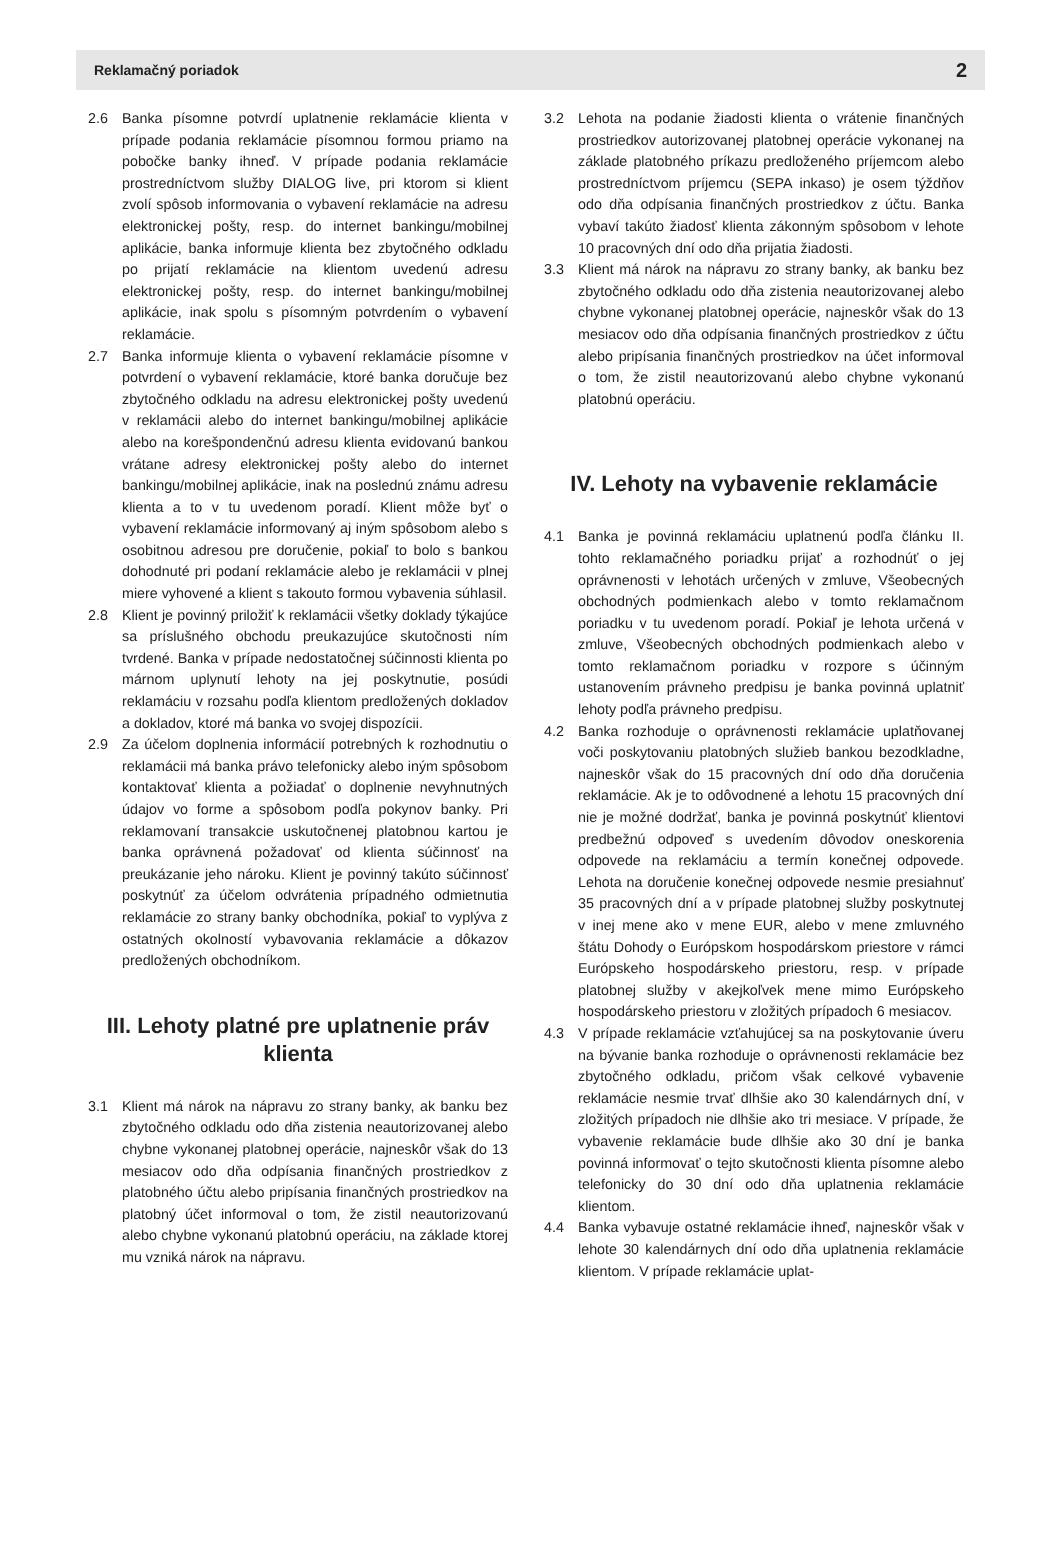Reklamačný poriadok 2
2.6 Banka písomne potvrdí uplatnenie reklamácie klienta v prípade podania reklamácie písomnou formou priamo na pobočke banky ihneď. V prípade podania reklamácie prostredníctvom služby DIALOG live, pri ktorom si klient zvolí spôsob informovania o vybavení reklamácie na adresu elektronickej pošty, resp. do internet bankingu/mobilnej aplikácie, banka informuje klienta bez zbytočného odkladu po prijatí reklamácie na klientom uvedenú adresu elektronickej pošty, resp. do internet bankingu/mobilnej aplikácie, inak spolu s písomným potvrdením o vybavení reklamácie.
2.7 Banka informuje klienta o vybavení reklamácie písomne v potvrdení o vybavení reklamácie, ktoré banka doručuje bez zbytočného odkladu na adresu elektronickej pošty uvedenú v reklamácii alebo do internet bankingu/mobilnej aplikácie alebo na korešpondenčnú adresu klienta evidovanú bankou vrátane adresy elektronickej pošty alebo do internet bankingu/mobilnej aplikácie, inak na poslednú známu adresu klienta a to v tu uvedenom poradí. Klient môže byť o vybavení reklamácie informovaný aj iným spôsobom alebo s osobitnou adresou pre doručenie, pokiaľ to bolo s bankou dohodnuté pri podaní reklamácie alebo je reklamácii v plnej miere vyhovené a klient s takouto formou vybavenia súhlasil.
2.8 Klient je povinný priložiť k reklamácii všetky doklady týkajúce sa príslušného obchodu preukazujúce skutočnosti ním tvrdené. Banka v prípade nedostatočnej súčinnosti klienta po márnom uplynutí lehoty na jej poskytnutie, posúdi reklamáciu v rozsahu podľa klientom predložených dokladov a dokladov, ktoré má banka vo svojej dispozícii.
2.9 Za účelom doplnenia informácií potrebných k rozhodnutiu o reklamácii má banka právo telefonicky alebo iným spôsobom kontaktovať klienta a požiadať o doplnenie nevyhnutných údajov vo forme a spôsobom podľa pokynov banky. Pri reklamovaní transakcie uskutočnenej platobnou kartou je banka oprávnená požadovať od klienta súčinnosť na preukázanie jeho nároku. Klient je povinný takúto súčinnosť poskytnúť za účelom odvrátenia prípadného odmietnutia reklamácie zo strany banky obchodníka, pokiaľ to vyplýva z ostatných okolností vybavovania reklamácie a dôkazov predložených obchodníkom.
III. Lehoty platné pre uplatnenie práv klienta
3.1 Klient má nárok na nápravu zo strany banky, ak banku bez zbytočného odkladu odo dňa zistenia neautorizovanej alebo chybne vykonanej platobnej operácie, najneskôr však do 13 mesiacov odo dňa odpísania finančných prostriedkov z platobného účtu alebo pripísania finančných prostriedkov na platobný účet informoval o tom, že zistil neautorizovanú alebo chybne vykonanú platobnú operáciu, na základe ktorej mu vzniká nárok na nápravu.
3.2 Lehota na podanie žiadosti klienta o vrátenie finančných prostriedkov autorizovanej platobnej operácie vykonanej na základe platobného príkazu predloženého príjemcom alebo prostredníctvom príjemcu (SEPA inkaso) je osem týždňov odo dňa odpísania finančných prostriedkov z účtu. Banka vybaví takúto žiadosť klienta zákonným spôsobom v lehote 10 pracovných dní odo dňa prijatia žiadosti.
3.3 Klient má nárok na nápravu zo strany banky, ak banku bez zbytočného odkladu odo dňa zistenia neautorizovanej alebo chybne vykonanej platobnej operácie, najneskôr však do 13 mesiacov odo dňa odpísania finančných prostriedkov z účtu alebo pripísania finančných prostriedkov na účet informoval o tom, že zistil neautorizovanú alebo chybne vykonanú platobnú operáciu.
IV. Lehoty na vybavenie reklamácie
4.1 Banka je povinná reklamáciu uplatnenú podľa článku II. tohto reklamačného poriadku prijať a rozhodnúť o jej oprávnenosti v lehotách určených v zmluve, Všeobecných obchodných podmienkach alebo v tomto reklamačnom poriadku v tu uvedenom poradí. Pokiaľ je lehota určená v zmluve, Všeobecných obchodných podmienkach alebo v tomto reklamačnom poriadku v rozpore s účinným ustanovením právneho predpisu je banka povinná uplatniť lehoty podľa právneho predpisu.
4.2 Banka rozhoduje o oprávnenosti reklamácie uplatňovanej voči poskytovaniu platobných služieb bankou bezodkladne, najneskôr však do 15 pracovných dní odo dňa doručenia reklamácie. Ak je to odôvodnené a lehotu 15 pracovných dní nie je možné dodržať, banka je povinná poskytnúť klientovi predbežnú odpoveď s uvedením dôvodov oneskorenia odpovede na reklamáciu a termín konečnej odpovede. Lehota na doručenie konečnej odpovede nesmie presiahnuť 35 pracovných dní a v prípade platobnej služby poskytnutej v inej mene ako v mene EUR, alebo v mene zmluvného štátu Dohody o Európskom hospodárskom priestore v rámci Európskeho hospodárskeho priestoru, resp. v prípade platobnej služby v akejkoľvek mene mimo Európskeho hospodárskeho priestoru v zložitých prípadoch 6 mesiacov.
4.3 V prípade reklamácie vzťahujúcej sa na poskytovanie úveru na bývanie banka rozhoduje o oprávnenosti reklamácie bez zbytočného odkladu, pričom však celkové vybavenie reklamácie nesmie trvať dlhšie ako 30 kalendárnych dní, v zložitých prípadoch nie dlhšie ako tri mesiace. V prípade, že vybavenie reklamácie bude dlhšie ako 30 dní je banka povinná informovať o tejto skutočnosti klienta písomne alebo telefonicky do 30 dní odo dňa uplatnenia reklamácie klientom.
4.4 Banka vybavuje ostatné reklamácie ihneď, najneskôr však v lehote 30 kalendárnych dní odo dňa uplatnenia reklamácie klientom. V prípade reklamácie uplat-